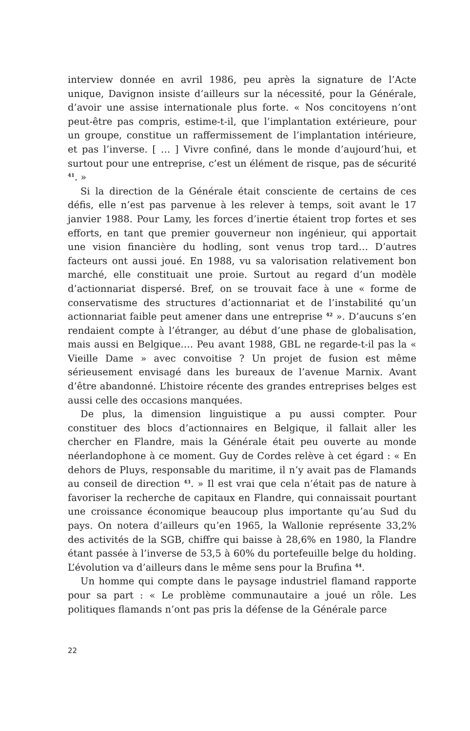interview donnée en avril 1986, peu après la signature de l’Acte unique, Davignon insiste d’ailleurs sur la nécessité, pour la Générale, d’avoir une assise internationale plus forte. « Nos concitoyens n’ont peut-être pas compris, estime-t-il, que l’implantation extérieure, pour un groupe, constitue un raffermissement de l’implantation intérieure, et pas l’inverse. [ … ] Vivre confiné, dans le monde d’aujourd’hui, et surtout pour une entreprise, c’est un élément de risque, pas de sécurité <sup>41</sup>. »
Si la direction de la Générale était consciente de certains de ces défis, elle n’est pas parvenue à les relever à temps, soit avant le 17 janvier 1988. Pour Lamy, les forces d’inertie étaient trop fortes et ses efforts, en tant que premier gouverneur non ingénieur, qui apportait une vision financière du hodling, sont venus trop tard… D’autres facteurs ont aussi joué. En 1988, vu sa valorisation relativement bon marché, elle constituait une proie. Surtout au regard d’un modèle d’actionnariat dispersé. Bref, on se trouvait face à une « forme de conservatisme des structures d’actionnariat et de l’instabilité qu’un actionnariat faible peut amener dans une entreprise <sup>42</sup> ». D’aucuns s’en rendaient compte à l’étranger, au début d’une phase de globalisation, mais aussi en Belgique…. Peu avant 1988, GBL ne regarde-t-il pas la « Vieille Dame » avec convoitise ? Un projet de fusion est même sérieusement envisagé dans les bureaux de l’avenue Marnix. Avant d’être abandonné. L’histoire récente des grandes entreprises belges est aussi celle des occasions manquées.
De plus, la dimension linguistique a pu aussi compter. Pour constituer des blocs d’actionnaires en Belgique, il fallait aller les chercher en Flandre, mais la Générale était peu ouverte au monde néerlandophone à ce moment. Guy de Cordes relève à cet égard : « En dehors de Pluys, responsable du maritime, il n’y avait pas de Flamands au conseil de direction <sup>43</sup>. » Il est vrai que cela n’était pas de nature à favoriser la recherche de capitaux en Flandre, qui connaissait pourtant une croissance économique beaucoup plus importante qu’au Sud du pays. On notera d’ailleurs qu’en 1965, la Wallonie représente 33,2% des activités de la SGB, chiffre qui baisse à 28,6% en 1980, la Flandre étant passée à l’inverse de 53,5 à 60% du portefeuille belge du holding. L’évolution va d’ailleurs dans le même sens pour la Brufina <sup>44</sup>.
Un homme qui compte dans le paysage industriel flamand rapporte pour sa part : « Le problème communautaire a joué un rôle. Les politiques flamands n’ont pas pris la défense de la Générale parce
22